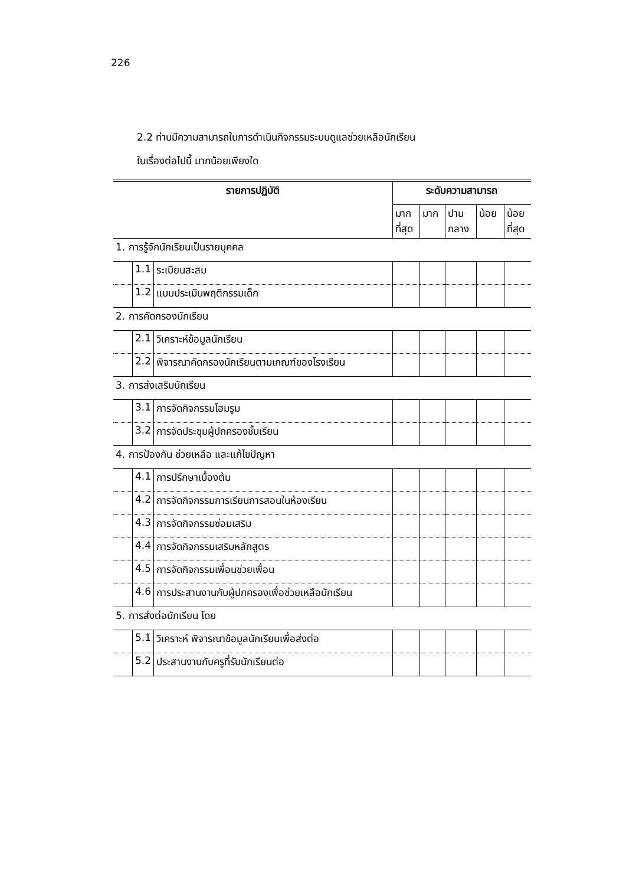226
2.2 ท่านมีความสามารถในการดำเนินกิจกรรมระบบดูแลช่วยเหลือนักเรียน
ในเรื่องต่อไปนี้ มากน้อยเพียงใด
| รายการปฏิบัติ | | | ระดับความสามารถ | | | | |
| --- | --- | --- | --- | --- | --- | --- | --- |
| | | | มาก ที่สุด | มาก | ปาน กลาง | น้อย | น้อย ที่สุด |
| 1. การรู้จักนักเรียนเป็นรายบุคคล | | | | | | | |
| | 1.1 | ระเบียนสะสม | | | | | |
| | 1.2 | แบบประเมินพฤติกรรมเด็ก | | | | | |
| 2. การคัดกรองนักเรียน | | | | | | | |
| | 2.1 | วิเคราะห์ข้อมูลนักเรียน | | | | | |
| | 2.2 | พิจารณาคัดกรองนักเรียนตามเกณฑ์ของโรงเรียน | | | | | |
| 3. การส่งเสริมนักเรียน | | | | | | | |
| | 3.1 | การจัดกิจกรรมโฮมรูม | | | | | |
| | 3.2 | การจัดประชุมผู้ปกครองชั้นเรียน | | | | | |
| 4. การป้องกัน ช่วยเหลือ และแก้ไขปัญหา | | | | | | | |
| | 4.1 | การปรึกษาเบื้องต้น | | | | | |
| | 4.2 | การจัดกิจกรรมการเรียนการสอนในห้องเรียน | | | | | |
| | 4.3 | การจัดกิจกรรมซ่อมเสริม | | | | | |
| | 4.4 | การจัดกิจกรรมเสริมหลักสูตร | | | | | |
| | 4.5 | การจัดกิจกรรมเพื่อนช่วยเพื่อน | | | | | |
| | 4.6 | การประสานงานกับผู้ปกครองเพื่อช่วยเหลือนักเรียน | | | | | |
| 5. การส่งต่อนักเรียน โดย | | | | | | | |
| | 5.1 | วิเคราะห์ พิจารณาข้อมูลนักเรียนเพื่อส่งต่อ | | | | | |
| | 5.2 | ประสานงานกับครูที่รับนักเรียนต่อ | | | | | |